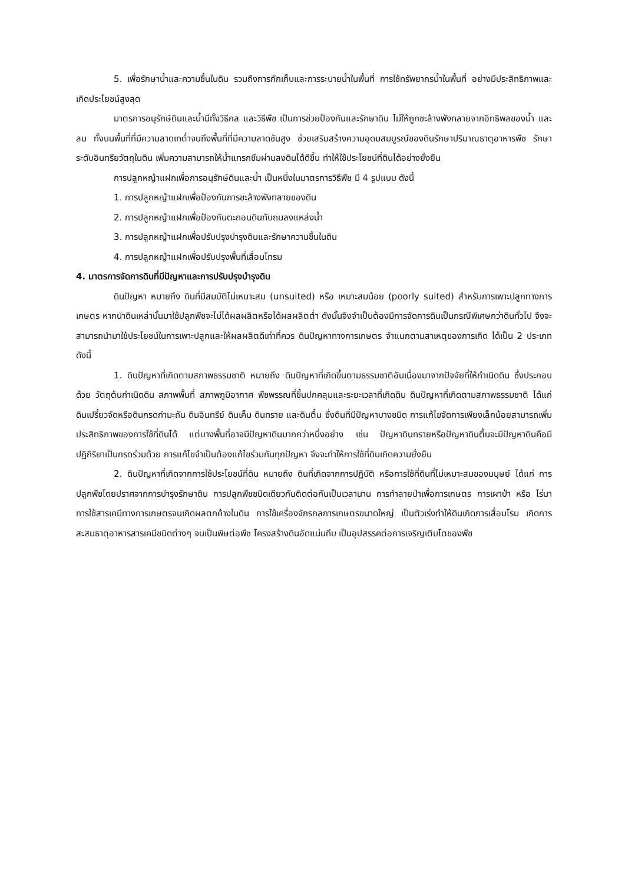5. เพื่อรักษาน้ำและความชื้นในดิน รวมถึงการกักเก็บและการระบายน้ำในพื้นที่ การใช้ทรัพยากรน้ำในพื้นที่ อย่างมีประสิทธิภาพและเกิดประโยชน์สูงสุด
มาตรการอนุรักษ์ดินและน้ำมีทั้งวิธีกล และวิธีพืช เป็นการช่วยป้องกันและรักษาดิน ไม่ให้ถูกชะล้างพังทลายจากอิทธิพลของน้ำ และลม ทั้งบนพื้นที่ที่มีความลาดเทต่ำจนถึงพื้นที่ที่มีความลาดชันสูง ช่วยเสริมสร้างความอุดมสมบูรณ์ของดินรักษาปริมาณธาตุอาหารพืช รักษาระดับอินทรียวัตถุในดิน เพิ่มความสามารถให้น้ำแทรกซึมผ่านลงดินได้ดีขึ้น ทำให้ใช้ประโยชน์ที่ดินได้อย่างยั่งยืน
การปลูกหญ้าแฝกเพื่อการอนุรักษ์ดินและน้ำ เป็นหนึ่งในมาตรการวิธีพืช มี 4 รูปแบบ ดังนี้
1. การปลูกหญ้าแฝกเพื่อป้องกันการชะล้างพังทลายของดิน
2. การปลูกหญ้าแฝกเพื่อป้องกันตะกอนดินทับถมลงแหล่งน้ำ
3. การปลูกหญ้าแฝกเพื่อปรับปรุงบำรุงดินและรักษาความชื้นในดิน
4. การปลูกหญ้าแฝกเพื่อปรับปรุงพื้นที่เสื่อมโทรม
4. มาตรการจัดการดินที่มีปัญหาและการปรับปรุงบำรุงดิน
ดินปัญหา หมายถึง ดินที่มีสมบัติไม่เหมาะสม (unsuited) หรือ เหมาะสมน้อย (poorly suited) สำหรับการเพาะปลูกทางการเกษตร หากนำดินเหล่านั้นมาใช้ปลูกพืชจะไม่ได้ผลผลิตหรือได้ผลผลิตต่ำ ดังนั้นจึงจำเป็นต้องมีการจัดการดินเป็นกรณีพิเศษกว่าดินทั่วไป จึงจะสามารถนำมาใช้ประโยชน์ในการเพาะปลูกและให้ผลผลิตดีเท่าที่ควร ดินปัญหาทางการเกษตร จำแนกตามสาเหตุของการเกิด ได้เป็น 2 ประเภทดังนี้
1. ดินปัญหาที่เกิดตามสภาพธรรมชาติ หมายถึง ดินปัญหาที่เกิดขึ้นตามธรรมชาติอันเนื่องมาจากปัจจัยที่ให้กำเนิดดิน ซึ่งประกอบด้วย วัตถุต้นกำเนิดดิน สภาพพื้นที่ สภาพภูมิอากาศ พืชพรรณที่ขึ้นปกคลุมและระยะเวลาที่เกิดดิน ดินปัญหาที่เกิดตามสภาพธรรมชาติ ได้แก่ ดินเปรี้ยวจัดหรือดินกรดกำมะถัน ดินอินทรีย์ ดินเค็ม ดินทราย และดินตื้น ซึ่งดินที่มีปัญหาบางชนิด การแก้ไขจัดการเพียงเล็กน้อยสามารถเพิ่มประสิทธิภาพของการใช้ที่ดินได้ แต่บางพื้นที่อาจมีปัญหาดินมากกว่าหนึ่งอย่าง เช่น ปัญหาดินทรายหรือปัญหาดินตื้นจะมีปัญหาดินคือมีปฏิกิริยาเป็นกรดร่วมด้วย การแก้ไขจำเป็นต้องแก้ไขร่วมกันทุกปัญหา จึงจะทำให้การใช้ที่ดินเกิดความยั่งยืน
2. ดินปัญหาที่เกิดจากการใช้ประโยชน์ที่ดิน หมายถึง ดินที่เกิดจากการปฏิบัติ หรือการใช้ที่ดินที่ไม่เหมาะสมของมนุษย์ ได้แก่ การปลูกพืชโดยปราศจากการบำรุงรักษาดิน การปลูกพืชชนิดเดียวกันติดต่อกันเป็นเวลานาน การทำลายป่าเพื่อการเกษตร การเผาป่า หรือ ไร่นา การใช้สารเคมีทางการเกษตรจนเกิดผลตกค้างในดิน การใช้เครื่องจักรกลการเกษตรขนาดใหญ่ เป็นตัวเร่งทำให้ดินเกิดการเสื่อมโรม เกิดการสะสมธาตุอาหารสารเคมีชนิดต่างๆ จนเป็นพิษต่อพืช โครงสร้างดินอัดแน่นทึบ เป็นอุปสรรคต่อการเจริญเติบโตของพืช